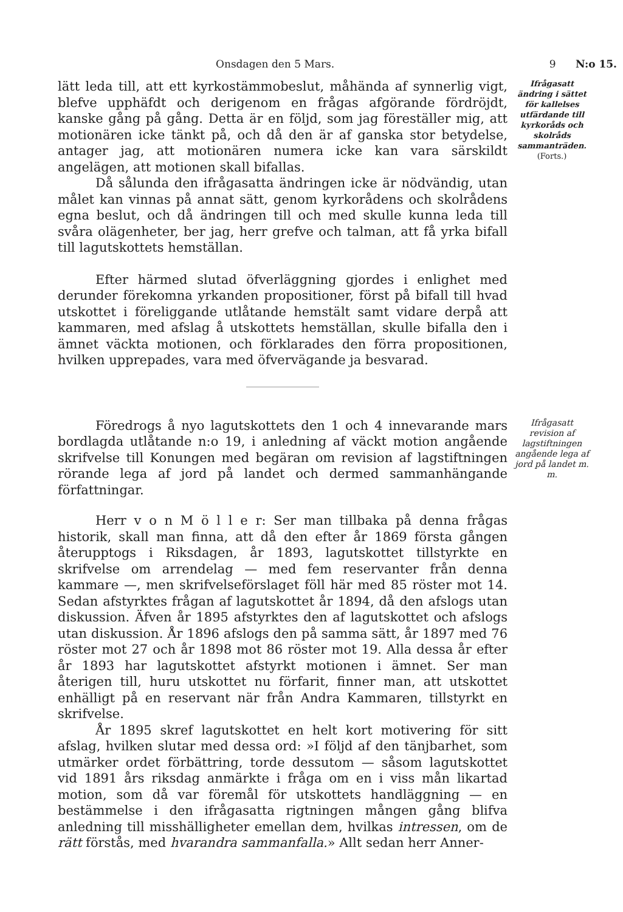Onsdagen den 5 Mars. 9 N:o 15.
lätt leda till, att ett kyrkostämmobeslut, måhända af synnerlig vigt, blefve upphäfdt och derigenom en frågas afgörande fördröjdt, kanske gång på gång. Detta är en följd, som jag föreställer mig, att motionären icke tänkt på, och då den är af ganska stor betydelse, antager jag, att motionären numera icke kan vara särskildt angelägen, att motionen skall bifallas.
Då sålunda den ifrågasatta ändringen icke är nödvändig, utan målet kan vinnas på annat sätt, genom kyrkorådens och skolrådens egna beslut, och då ändringen till och med skulle kunna leda till svåra olägenheter, ber jag, herr grefve och talman, att få yrka bifall till lagutskottets hemställan.
Efter härmed slutad öfverläggning gjordes i enlighet med derunder förekomna yrkanden propositioner, först på bifall till hvad utskottet i föreliggande utlåtande hemstält samt vidare derpå att kammaren, med afslag å utskottets hemställan, skulle bifalla den i ämnet väckta motionen, och förklarades den förra propositionen, hvilken upprepades, vara med öfvervägande ja besvarad.
Ifrågasatt ändring i sättet för kallelses utfärdande till kyrkoråds och skolråds sammanträden.
(Forts.)
Föredrogs å nyo lagutskottets den 1 och 4 innevarande mars bordlagda utlåtande n:o 19, i anledning af väckt motion angående skrifvelse till Konungen med begäran om revision af lagstiftningen rörande lega af jord på landet och dermed sammanhängande författningar.
Herr v o n M ö l l e r: Ser man tillbaka på denna frågas historik, skall man finna, att då den efter år 1869 första gången återupptogs i Riksdagen, år 1893, lagutskottet tillstyrkte en skrifvelse om arrendelag — med fem reservanter från denna kammare —, men skrifvelseförslaget föll här med 85 röster mot 14. Sedan afstyrktes frågan af lagutskottet år 1894, då den afslogs utan diskussion. Äfven år 1895 afstyrktes den af lagutskottet och afslogs utan diskussion. År 1896 afslogs den på samma sätt, år 1897 med 76 röster mot 27 och år 1898 mot 86 röster mot 19. Alla dessa år efter år 1893 har lagutskottet afstyrkt motionen i ämnet. Ser man återigen till, huru utskottet nu förfarit, finner man, att utskottet enhälligt på en reservant när från Andra Kammaren, tillstyrkt en skrifvelse.
År 1895 skref lagutskottet en helt kort motivering för sitt afslag, hvilken slutar med dessa ord: »I följd af den tänjbarhet, som utmärker ordet förbättring, torde dessutom — såsom lagutskottet vid 1891 års riksdag anmärkte i fråga om en i viss mån likartad motion, som då var föremål för utskottets handläggning — en bestämmelse i den ifrågasatta rigtningen mången gång blifva anledning till misshälligheter emellan dem, hvilkas intressen, om de rätt förstås, med hvarandra sammanfalla.» Allt sedan herr Anner-
Ifrågasatt revision af lagstiftningen angående lega af jord på landet m. m.